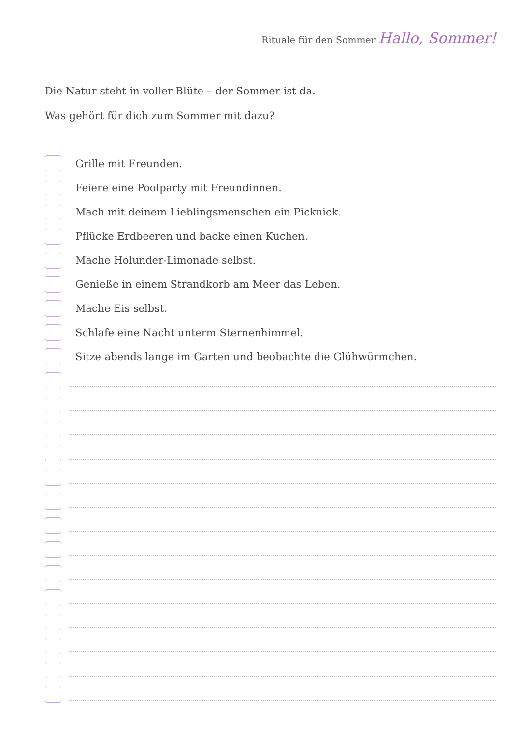Rituale für den Sommer Hallo, Sommer!
Die Natur steht in voller Blüte – der Sommer ist da.
Was gehört für dich zum Sommer mit dazu?
Grille mit Freunden.
Feiere eine Poolparty mit Freundinnen.
Mach mit deinem Lieblingsmenschen ein Picknick.
Pflücke Erdbeeren und backe einen Kuchen.
Mache Holunder-Limonade selbst.
Genieße in einem Strandkorb am Meer das Leben.
Mache Eis selbst.
Schlafe eine Nacht unterm Sternenhimmel.
Sitze abends lange im Garten und beobachte die Glühwürmchen.